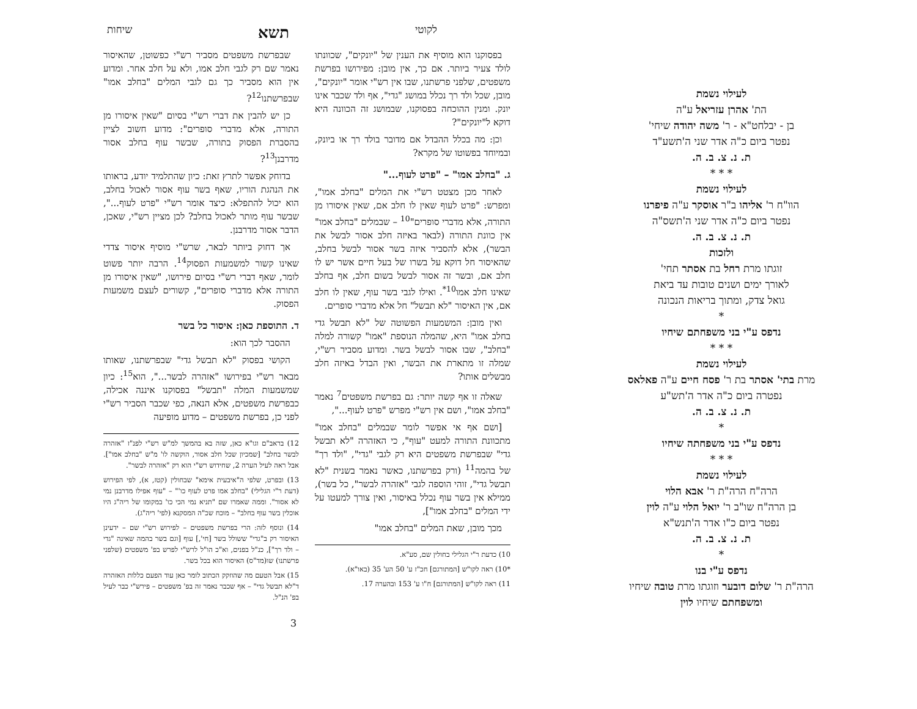לעילוי נשמת
הת' אהרן עזריאל ע"ה
בן - יבלחט"א - ר' משה יהודה שיחי'
נפטר ביום כ"ה אדר שני ה'תשע"ד
ת. נ. צ. ב. ה.
* * *
לעילוי נשמת
הוו"ח ר' אליהו ב"ר אוסקר ע"ה פיפרנו
נפטר ביום כ"ה אדר שני ה'תשס"ה
ת. נ. צ. ב. ה.
ולזכות
זוגתו מרת רחל בת אסתר תחי'
לאורך ימים ושנים טובות עד ביאת
גואל צדק, ומתוך בריאות הנכונה
*
נדפס ע"י בני משפחתם שיחיו
* * *
לעילוי נשמת
מרת בתי' אסתר בת ר' פסח חיים ע"ה פאלאס
נפטרה ביום כ"ה אדר ה'תש"ע
ת. נ. צ. ב. ה.
*
נדפס ע"י בני משפחתה שיחיו
* * *
לעילוי נשמת
הרה"ח הרה"ת ר' אבא הלוי
בן הרה"ח שו"ב ר' יואל הלוי ע"ה לוין
נפטר ביום כ"ו אדר ה'תנש"א
ת. נ. צ. ב. ה.
*
נדפס ע"י בנו
הרה"ת ר' שלום דובער וזוגתו מרת טובה שיחיו
ומשפחתם שיחיו לוין
לקוטי תשא שיחות
בפסוקנו הוא מוסיף את הענין של "יונקים", שכוונתו לולד צעיר ביותר. אם כך, אין מובן: מפירושו בפרשת משפטים, שלפני פרשתנו, שבו אין רש"י אומר "יונקים", מובן, שכל ולד רך נכלל במושג "גדי", אף ולד שכבר אינו יונק. ומנין ההוכחה בפסוקנו, שבמושג זה הכוונה היא דוקא ל"יונקים"?
וכן: מה בכלל ההבדל אם מדובר בולד רך או ביונק, ובמיוחד בפשוטו של מקרא?
ג. "בחלב אמו" – "פרט לעוף..."
לאחר מכן מצטט רש"י את המלים "בחלב אמו", ומפרש: "פרט לעוף שאין לו חלב אם, שאין איסורו מן התורה, אלא מדברי סופרים"<sup>10</sup> – שבמלים "בחלב אמו" אין כוונת התורה (לבאר באיזה חלב אסור לבשל את הבשר), אלא להסביר איזה בשר אסור לבשל בחלב, שהאיסור חל דוקא על בשרו של בעל חיים אשר יש לו חלב אם, ובשר זה אסור לבשל בשום חלב, אף בחלב שאינו חלב אמו<sup>10*</sup>. ואילו לגבי בשר עוף, שאין לו חלב אם, אין האיסור "לא תבשל" חל אלא מדברי סופרים.
ואין מובן: המשמעות הפשוטה של "לא תבשל גדי בחלב אמו" היא, שהמלה הנוספת "אמו" קשורה למלה "בחלב", שבו אסור לבשל בשר. ומדוע מסביר רש"י, שמלה זו מתארת את הבשר, ואין הבדל באיזה חלב מבשלים אותו?
שאלה זו אף קשה יותר: גם בפרשת משפטים<sup>7</sup> נאמר "בחלב אמו", ושם אין רש"י מפרש "פרט לעוף...",
[ושם אף אי אפשר לומר שבמלים "בחלב אמו" מתכוונת התורה למעט "עוף", כי האזהרה "לא תבשל גדי" שבפרשת משפטים היא רק לגבי "גדי", "ולד רך" של בהמה<sup>11</sup> (ורק בפרשתנו, כאשר נאמר בשנית "לא תבשל גדי", זוהי הוספה לגבי "אזהרה לבשר", כל בשר), ממילא אין בשר עוף נכלל באיסור, ואין צורך למעטו על ידי המלים "בחלב אמו"],
מכך מובן, שאת המלים "בחלב אמו"
10) כדעת ר"י הגלילי בחולין שם, סע"א.
*10) ראה לקו"ש [המתורגם] חכ"ז ע' 50 הע' 35 (באו"א).
11) ראה לקו"ש [המתורגם] ח"ו ע' 153 ובהערה 17.
שבפרשת משפטים מסביר רש"י כפשוטן, שהאיסור נאמר שם רק לגבי חלב אמו, ולא על חלב אחר. ומדוע אין הוא מסביר כך גם לגבי המלים "בחלב אמו" שבפרשתנו<sup>12</sup>?
כן יש להבין את דברי רש"י בסיום "שאין איסורו מן התורה, אלא מדברי סופרים": מדוע חשוב לציין בהסברת הפסוק בתורה, שבשר עוף בחלב אסור מדרבנן<sup>13</sup>?
בדוחק אפשר לתרץ זאת: כיון שהתלמיד יודע, בראותו את הנהגת הוריו, שאף בשר עוף אסור לאכול בחלב, הוא יכול להתפלא: כיצד אומר רש"י "פרט לעוף...", שבשר עוף מותר לאכול בחלב? לכן מציין רש"י, שאכן, הדבר אסור מדרבנן.
אך דחוק ביותר לבאר, שרש"י מוסיף איסור צדדי שאינו קשור למשמעות הפסוק<sup>14</sup>. הרבה יותר פשוט לומר, שאף דברי רש"י בסיום פירושו, "שאין איסורו מן התורה אלא מדברי סופרים", קשורים לעצם משמעות הפסוק.
ד. התוספת כאן: איסור כל בשר
ההסבר לכך הוא:
הקושי בפסוק "לא תבשל גדי" שבפרשתנו, שאותו מבאר רש"י בפירושו "אזהרה לבשר...", הוא<sup>15</sup>: כיון שמשמעות המלה "תבשל" בפסוקנו איננה אכילה, כבפרשת משפטים, אלא הנאה, כפי שכבר הסביר רש"י לפני כן, בפרשת משפטים – מדוע מופיעה
12) בראב"ם וגו"א כאן, שזה בא בהמשך למ"ש רש"י לפנ"ז "אזהרה לבשר בחלב" [שמכיון שכל חלב אסור, הוקשה לו' מ"ש "בחלב אמו"]. אבל ראה לעיל הערה 2, שחידוש רש"י הוא רק "אזהרה לבשר".
13) ובפרט, שלפי ה"איבעית אימא" שבחולין (קטז, א), לפי הפירוש (דעת ר"י הגלילי) "בחלב אמו פרט לעוף כו'" – "עוף אפילו מדרבנן נמי לא אסור". וממה שאמרו שם "תניא נמי הכי כו' במקומו של ריה"ג היו אוכלין בשר עוף בחלב" – מוכח שכ"ה המסקנא (לפי' ריה"ג).
14) ונוסף לזה: הרי בפרשת משפטים – לפירוש רש"י שם – ידעינן האיסור רק ב"גדי" ששולל בשר [חי',] עוף [וגם בשר בהמה שאינה "גדי – ולד רך"], כנ"ל בפנים, וא"כ הו"ל לרש"י לפרש בפ' משפטים (שלפני פרשתנו) שו(מד"ס) האיסור הוא בכל בשר.
15) אבל הטעם מה שהוזקק הכתוב לומר כאן עוד הפעם כללות האזהרה ד"לא תבשל גדי" – אף שכבר נאמר זה בפ' משפטים – פירש"י כבר לעיל בפ' הנ"ל.
3